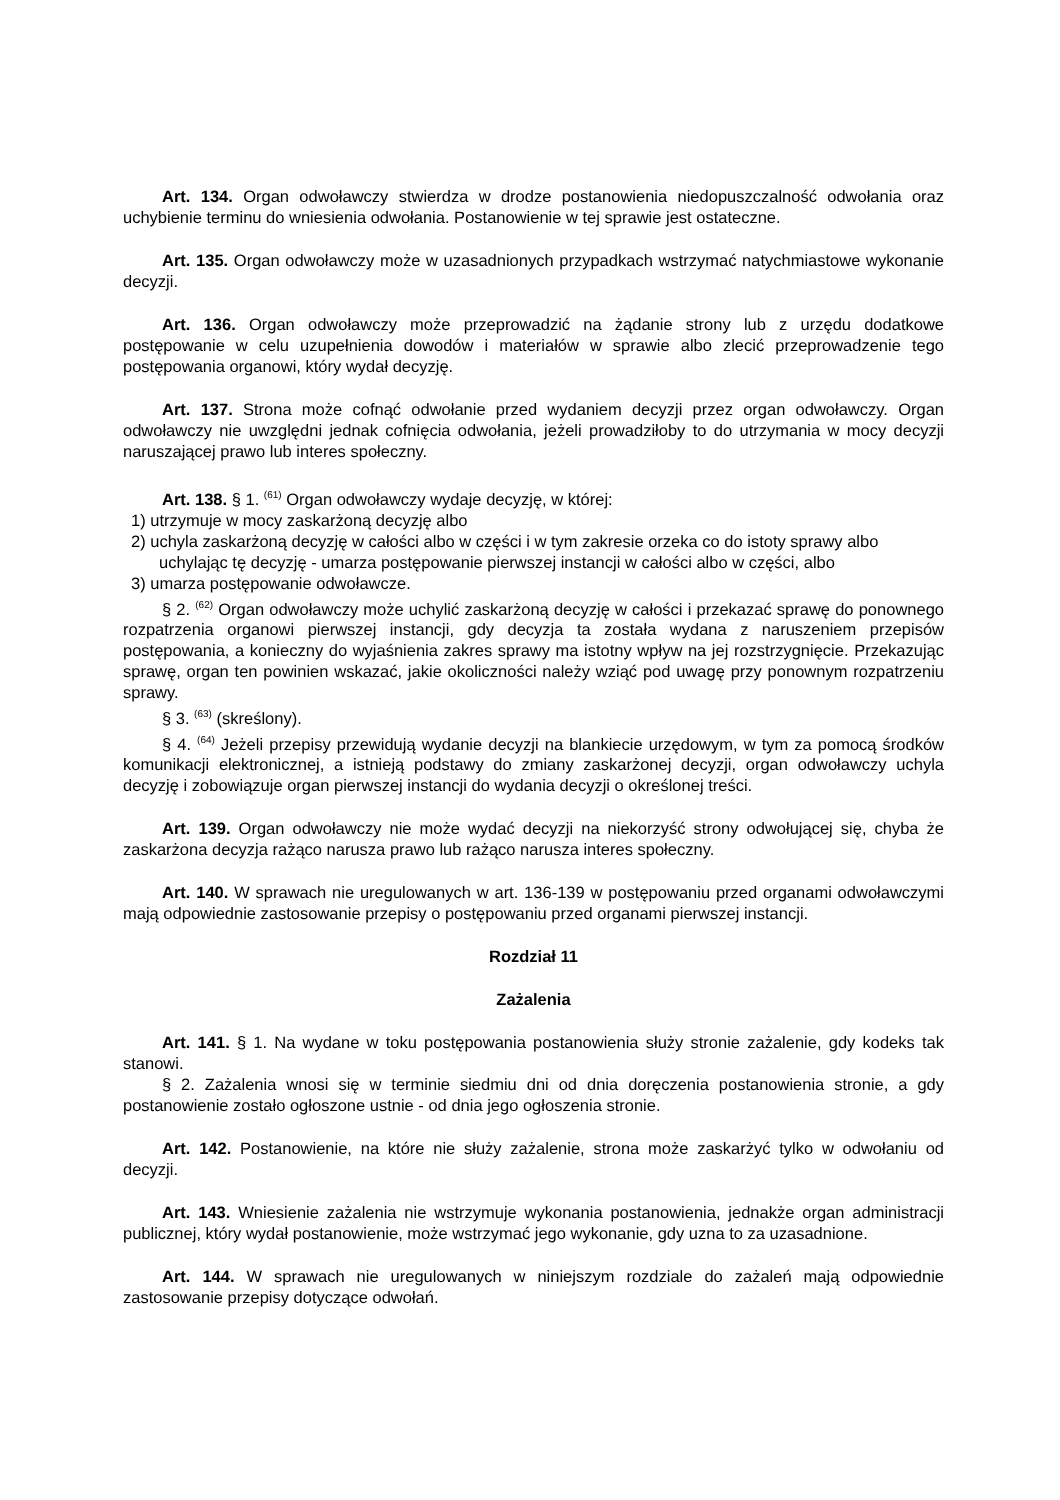Art. 134. Organ odwoławczy stwierdza w drodze postanowienia niedopuszczalność odwołania oraz uchybienie terminu do wniesienia odwołania. Postanowienie w tej sprawie jest ostateczne.
Art. 135. Organ odwoławczy może w uzasadnionych przypadkach wstrzymać natychmiastowe wykonanie decyzji.
Art. 136. Organ odwoławczy może przeprowadzić na żądanie strony lub z urzędu dodatkowe postępowanie w celu uzupełnienia dowodów i materiałów w sprawie albo zlecić przeprowadzenie tego postępowania organowi, który wydał decyzję.
Art. 137. Strona może cofnąć odwołanie przed wydaniem decyzji przez organ odwoławczy. Organ odwoławczy nie uwzględni jednak cofnięcia odwołania, jeżeli prowadziłoby to do utrzymania w mocy decyzji naruszającej prawo lub interes społeczny.
Art. 138. § 1. <sup>(61)</sup> Organ odwoławczy wydaje decyzję, w której:
1) utrzymuje w mocy zaskarżoną decyzję albo
2) uchyla zaskarżoną decyzję w całości albo w części i w tym zakresie orzeka co do istoty sprawy albo uchylając tę decyzję - umarza postępowanie pierwszej instancji w całości albo w części, albo
3) umarza postępowanie odwoławcze.
§ 2. <sup>(62)</sup> Organ odwoławczy może uchylić zaskarżoną decyzję w całości i przekazać sprawę do ponownego rozpatrzenia organowi pierwszej instancji, gdy decyzja ta została wydana z naruszeniem przepisów postępowania, a konieczny do wyjaśnienia zakres sprawy ma istotny wpływ na jej rozstrzygnięcie. Przekazując sprawę, organ ten powinien wskazać, jakie okoliczności należy wziąć pod uwagę przy ponownym rozpatrzeniu sprawy.
§ 3. <sup>(63)</sup> (skreślony).
§ 4. <sup>(64)</sup> Jeżeli przepisy przewidują wydanie decyzji na blankiecie urzędowym, w tym za pomocą środków komunikacji elektronicznej, a istnieją podstawy do zmiany zaskarżonej decyzji, organ odwoławczy uchyla decyzję i zobowiązuje organ pierwszej instancji do wydania decyzji o określonej treści.
Art. 139. Organ odwoławczy nie może wydać decyzji na niekorzyść strony odwołującej się, chyba że zaskarżona decyzja rażąco narusza prawo lub rażąco narusza interes społeczny.
Art. 140. W sprawach nie uregulowanych w art. 136-139 w postępowaniu przed organami odwoławczymi mają odpowiednie zastosowanie przepisy o postępowaniu przed organami pierwszej instancji.
Rozdział 11
Zażalenia
Art. 141. § 1. Na wydane w toku postępowania postanowienia służy stronie zażalenie, gdy kodeks tak stanowi.
§ 2. Zażalenia wnosi się w terminie siedmiu dni od dnia doręczenia postanowienia stronie, a gdy postanowienie zostało ogłoszone ustnie - od dnia jego ogłoszenia stronie.
Art. 142. Postanowienie, na które nie służy zażalenie, strona może zaskarżyć tylko w odwołaniu od decyzji.
Art. 143. Wniesienie zażalenia nie wstrzymuje wykonania postanowienia, jednakże organ administracji publicznej, który wydał postanowienie, może wstrzymać jego wykonanie, gdy uzna to za uzasadnione.
Art. 144. W sprawach nie uregulowanych w niniejszym rozdziale do zażaleń mają odpowiednie zastosowanie przepisy dotyczące odwołań.